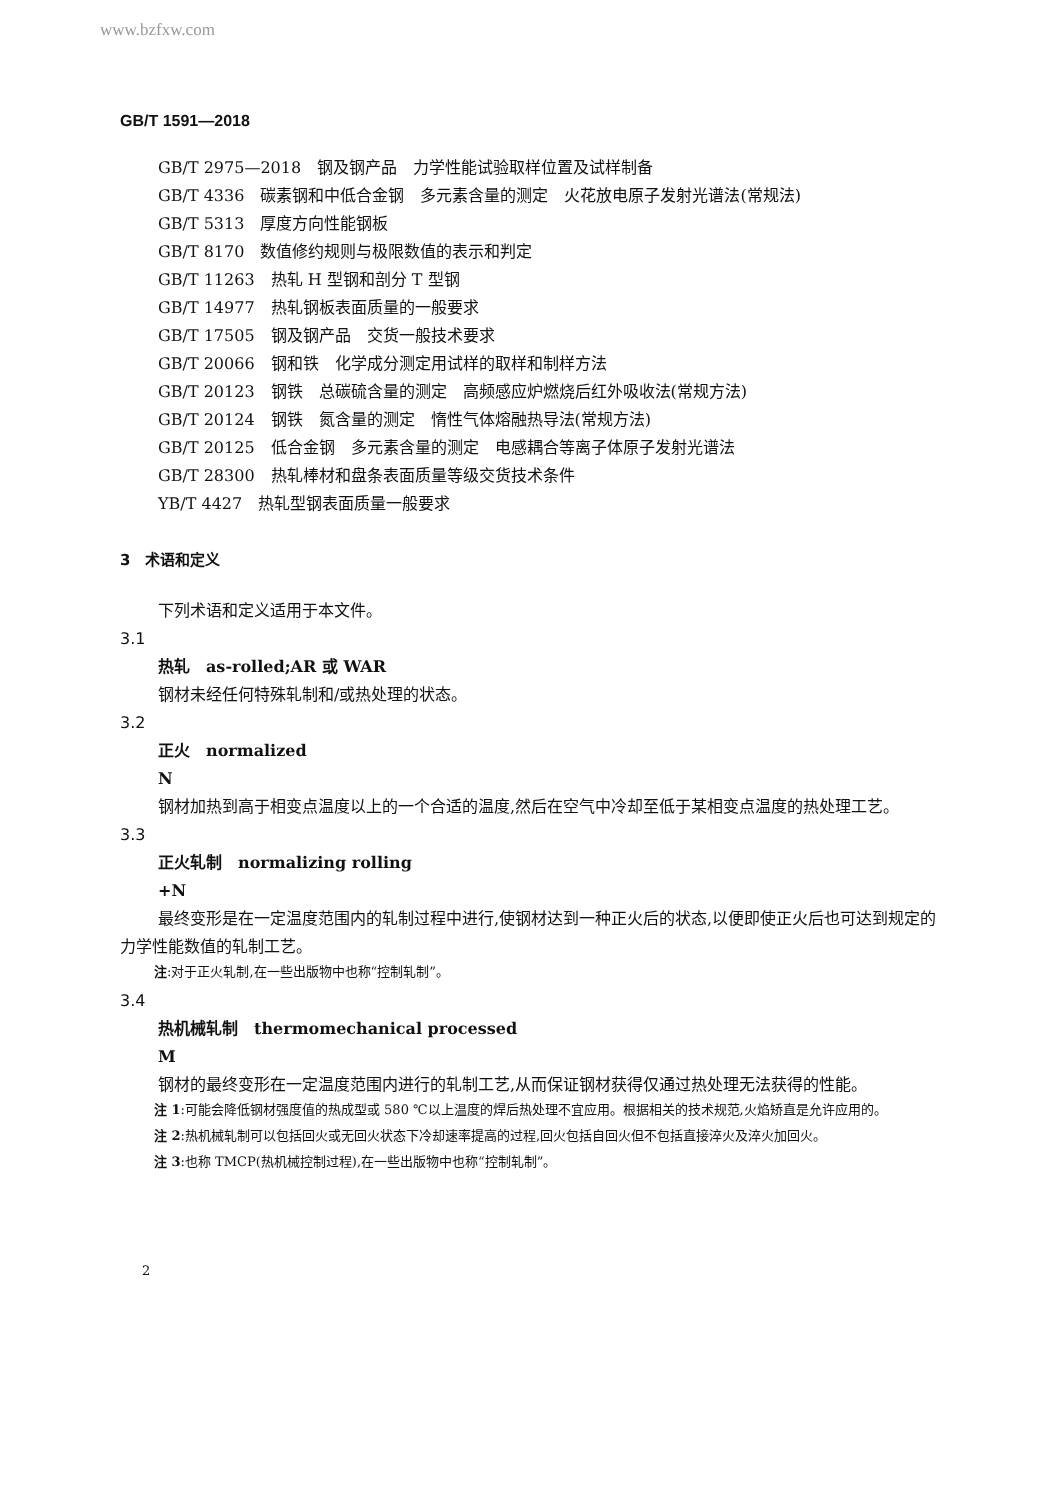www.bzfxw.com
GB/T 1591—2018
GB/T 2975—2018　钢及钢产品　力学性能试验取样位置及试样制备
GB/T 4336　碳素钢和中低合金钢　多元素含量的测定　火花放电原子发射光谱法(常规法)
GB/T 5313　厚度方向性能钢板
GB/T 8170　数值修约规则与极限数值的表示和判定
GB/T 11263　热轧 H 型钢和剖分 T 型钢
GB/T 14977　热轧钢板表面质量的一般要求
GB/T 17505　钢及钢产品　交货一般技术要求
GB/T 20066　钢和铁　化学成分测定用试样的取样和制样方法
GB/T 20123　钢铁　总碳硫含量的测定　高频感应炉燃烧后红外吸收法(常规方法)
GB/T 20124　钢铁　氮含量的测定　惰性气体熔融热导法(常规方法)
GB/T 20125　低合金钢　多元素含量的测定　电感耦合等离子体原子发射光谱法
GB/T 28300　热轧棒材和盘条表面质量等级交货技术条件
YB/T 4427　热轧型钢表面质量一般要求
3　术语和定义
下列术语和定义适用于本文件。
3.1
热轧　as-rolled;AR 或 WAR
钢材未经任何特殊轧制和/或热处理的状态。
3.2
正火　normalized
N
钢材加热到高于相变点温度以上的一个合适的温度,然后在空气中冷却至低于某相变点温度的热处理工艺。
3.3
正火轧制　normalizing rolling
+N
最终变形是在一定温度范围内的轧制过程中进行,使钢材达到一种正火后的状态,以便即使正火后也可达到规定的力学性能数值的轧制工艺。
注:对于正火轧制,在一些出版物中也称“控制轧制”。
3.4
热机械轧制　thermomechanical processed
M
钢材的最终变形在一定温度范围内进行的轧制工艺,从而保证钢材获得仅通过热处理无法获得的性能。
注 1:可能会降低钢材强度值的热成型或 580 ℃以上温度的焊后热处理不宜应用。根据相关的技术规范,火焰矫直是允许应用的。
注 2:热机械轧制可以包括回火或无回火状态下冷却速率提高的过程,回火包括自回火但不包括直接淬火及淬火加回火。
注 3:也称 TMCP(热机械控制过程),在一些出版物中也称“控制轧制”。
2